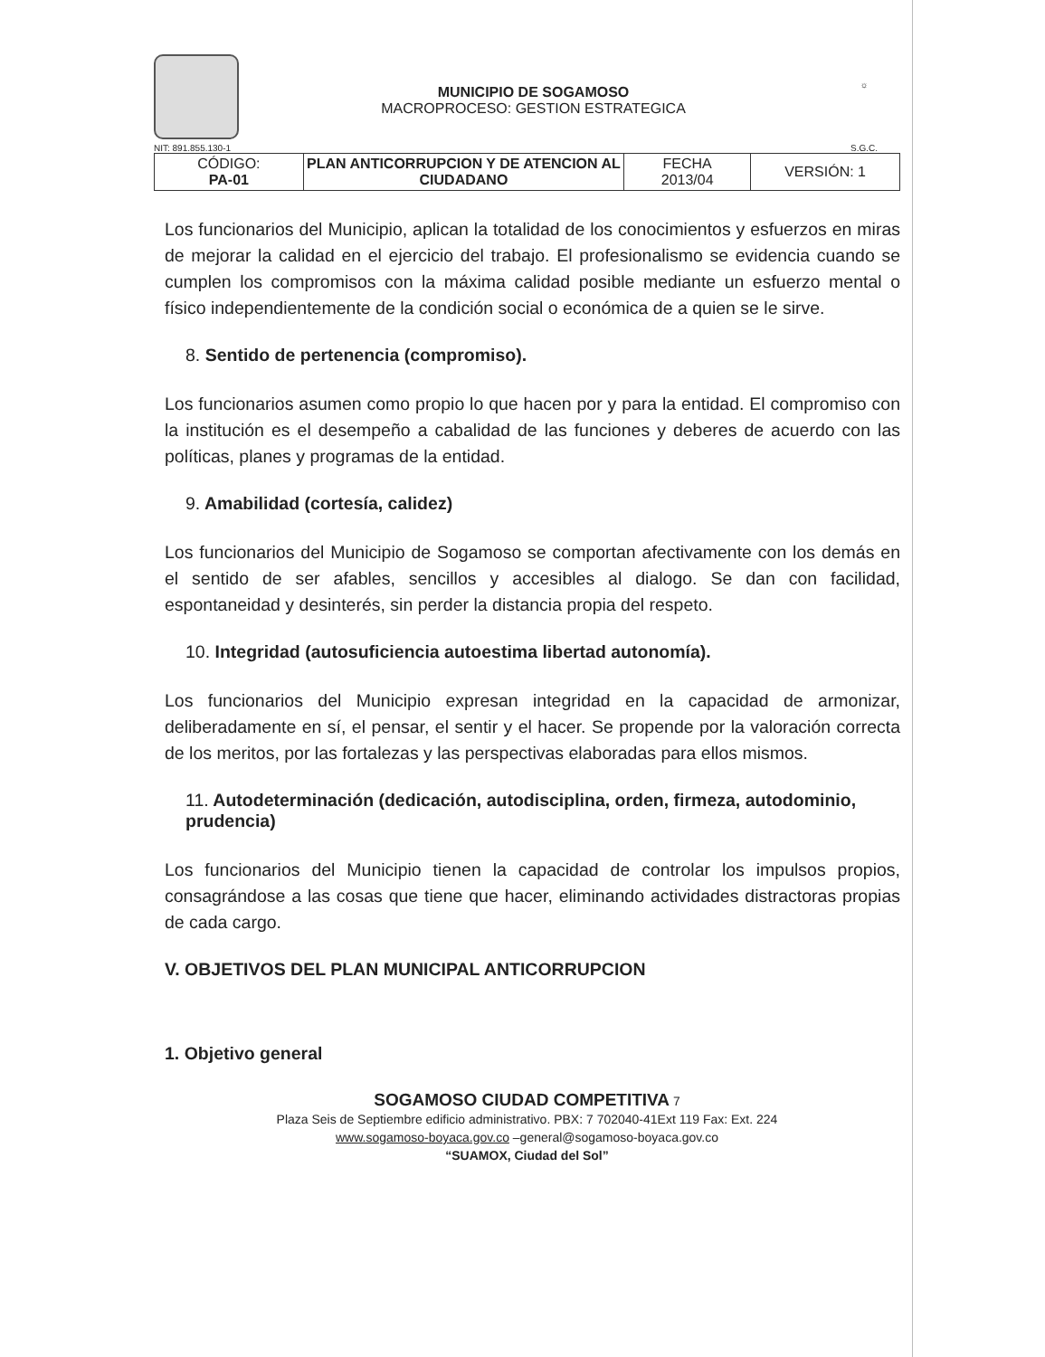NIT: 891.855.130-1
MUNICIPIO DE SOGAMOSO
MACROPROCESO: GESTION ESTRATEGICA
☼
S.G.C.
| CÓDIGO: PA-01 | PLAN ANTICORRUPCION Y DE ATENCION AL CIUDADANO | FECHA 2013/04 | VERSIÓN: 1 |
Los funcionarios del Municipio, aplican la totalidad de los conocimientos y esfuerzos en miras de mejorar la calidad en el ejercicio del trabajo. El profesionalismo se evidencia cuando se cumplen los compromisos con la máxima calidad posible mediante un esfuerzo mental o físico independientemente de la condición social o económica de a quien se le sirve.
8. Sentido de pertenencia (compromiso).
Los funcionarios asumen como propio lo que hacen por y para la entidad. El compromiso con la institución es el desempeño a cabalidad de las funciones y deberes de acuerdo con las políticas, planes y programas de la entidad.
9. Amabilidad (cortesía, calidez)
Los funcionarios del Municipio de Sogamoso se comportan afectivamente con los demás en el sentido de ser afables, sencillos y accesibles al dialogo. Se dan con facilidad, espontaneidad y desinterés, sin perder la distancia propia del respeto.
10. Integridad (autosuficiencia autoestima libertad autonomía).
Los funcionarios del Municipio expresan integridad en la capacidad de armonizar, deliberadamente en sí, el pensar, el sentir y el hacer. Se propende por la valoración correcta de los meritos, por las fortalezas y las perspectivas elaboradas para ellos mismos.
11. Autodeterminación (dedicación, autodisciplina, orden, firmeza, autodominio, prudencia)
Los funcionarios del Municipio tienen la capacidad de controlar los impulsos propios, consagrándose a las cosas que tiene que hacer, eliminando actividades distractoras propias de cada cargo.
V. OBJETIVOS DEL PLAN MUNICIPAL ANTICORRUPCION
1. Objetivo general
SOGAMOSO CIUDAD COMPETITIVA 7
Plaza Seis de Septiembre edificio administrativo. PBX: 7 702040-41Ext 119 Fax: Ext. 224
www.sogamoso-boyaca.gov.co –general@sogamoso-boyaca.gov.co
“SUAMOX, Ciudad del Sol”